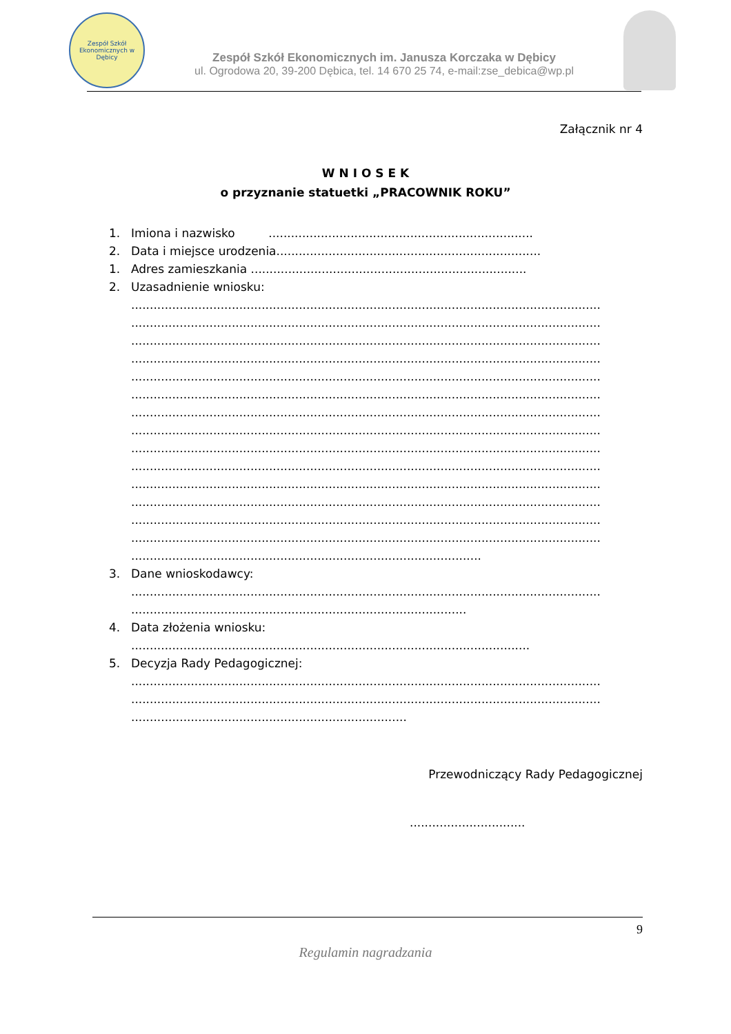Zespół Szkół Ekonomicznych w Dębicy
Zespół Szkół Ekonomicznych im. Janusza Korczaka w Dębicy
ul. Ogrodowa 20, 39-200 Dębica, tel. 14 670 25 74, e-mail:zse_debica@wp.pl
Załącznik nr 4
W N I O S E K
o przyznanie statuetki „PRACOWNIK ROKU”
1. Imiona i nazwisko .......................................................................
2. Data i miejsce urodzenia.......................................................................
1. Adres zamieszkania ..........................................................................
2. Uzasadnienie wniosku:
..............................................................................................................................
..............................................................................................................................
..............................................................................................................................
..............................................................................................................................
..............................................................................................................................
..............................................................................................................................
..............................................................................................................................
..............................................................................................................................
..............................................................................................................................
..............................................................................................................................
..............................................................................................................................
..............................................................................................................................
..............................................................................................................................
..............................................................................................................................
..............................................................................................
3. Dane wnioskodawcy:
..............................................................................................................................
..........................................................................................
4. Data złożenia wniosku:
...........................................................................................................
5. Decyzja Rady Pedagogicznej:
..............................................................................................................................
..............................................................................................................................
..........................................................................
Przewodniczący Rady Pedagogicznej
...............................
9
Regulamin nagradzania